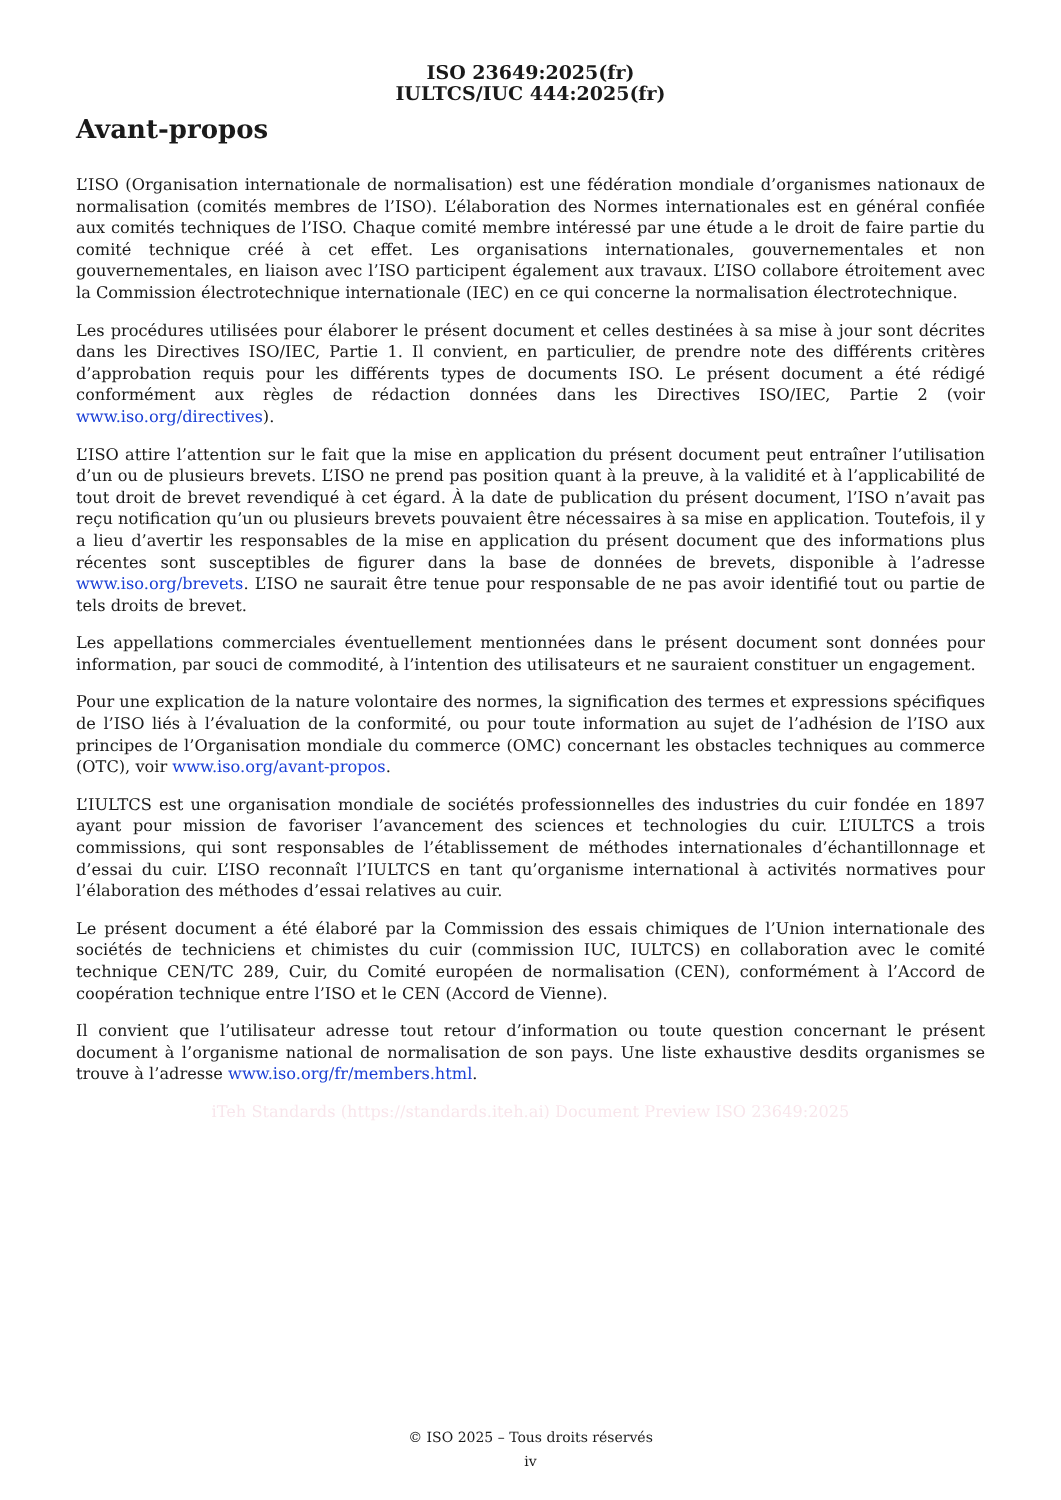ISO 23649:2025(fr)
IULTCS/IUC 444:2025(fr)
Avant-propos
L’ISO (Organisation internationale de normalisation) est une fédération mondiale d’organismes nationaux de normalisation (comités membres de l’ISO). L’élaboration des Normes internationales est en général confiée aux comités techniques de l’ISO. Chaque comité membre intéressé par une étude a le droit de faire partie du comité technique créé à cet effet. Les organisations internationales, gouvernementales et non gouvernementales, en liaison avec l’ISO participent également aux travaux. L’ISO collabore étroitement avec la Commission électrotechnique internationale (IEC) en ce qui concerne la normalisation électrotechnique.
Les procédures utilisées pour élaborer le présent document et celles destinées à sa mise à jour sont décrites dans les Directives ISO/IEC, Partie 1. Il convient, en particulier, de prendre note des différents critères d’approbation requis pour les différents types de documents ISO. Le présent document a été rédigé conformément aux règles de rédaction données dans les Directives ISO/IEC, Partie 2 (voir www.iso.org/directives).
L’ISO attire l’attention sur le fait que la mise en application du présent document peut entraîner l’utilisation d’un ou de plusieurs brevets. L’ISO ne prend pas position quant à la preuve, à la validité et à l’applicabilité de tout droit de brevet revendiqué à cet égard. À la date de publication du présent document, l’ISO n’avait pas reçu notification qu’un ou plusieurs brevets pouvaient être nécessaires à sa mise en application. Toutefois, il y a lieu d’avertir les responsables de la mise en application du présent document que des informations plus récentes sont susceptibles de figurer dans la base de données de brevets, disponible à l’adresse www.iso.org/brevets. L’ISO ne saurait être tenue pour responsable de ne pas avoir identifié tout ou partie de tels droits de brevet.
Les appellations commerciales éventuellement mentionnées dans le présent document sont données pour information, par souci de commodité, à l’intention des utilisateurs et ne sauraient constituer un engagement.
Pour une explication de la nature volontaire des normes, la signification des termes et expressions spécifiques de l’ISO liés à l’évaluation de la conformité, ou pour toute information au sujet de l’adhésion de l’ISO aux principes de l’Organisation mondiale du commerce (OMC) concernant les obstacles techniques au commerce (OTC), voir www.iso.org/avant-propos.
L’IULTCS est une organisation mondiale de sociétés professionnelles des industries du cuir fondée en 1897 ayant pour mission de favoriser l’avancement des sciences et technologies du cuir. L’IULTCS a trois commissions, qui sont responsables de l’établissement de méthodes internationales d’échantillonnage et d’essai du cuir. L’ISO reconnaît l’IULTCS en tant qu’organisme international à activités normatives pour l’élaboration des méthodes d’essai relatives au cuir.
Le présent document a été élaboré par la Commission des essais chimiques de l’Union internationale des sociétés de techniciens et chimistes du cuir (commission IUC, IULTCS) en collaboration avec le comité technique CEN/TC 289, Cuir, du Comité européen de normalisation (CEN), conformément à l’Accord de coopération technique entre l’ISO et le CEN (Accord de Vienne).
Il convient que l’utilisateur adresse tout retour d’information ou toute question concernant le présent document à l’organisme national de normalisation de son pays. Une liste exhaustive desdits organismes se trouve à l’adresse www.iso.org/fr/members.html.
iTeh Standards (https://standards.iteh.ai) Document Preview ISO 23649:2025
© ISO 2025 – Tous droits réservés
iv